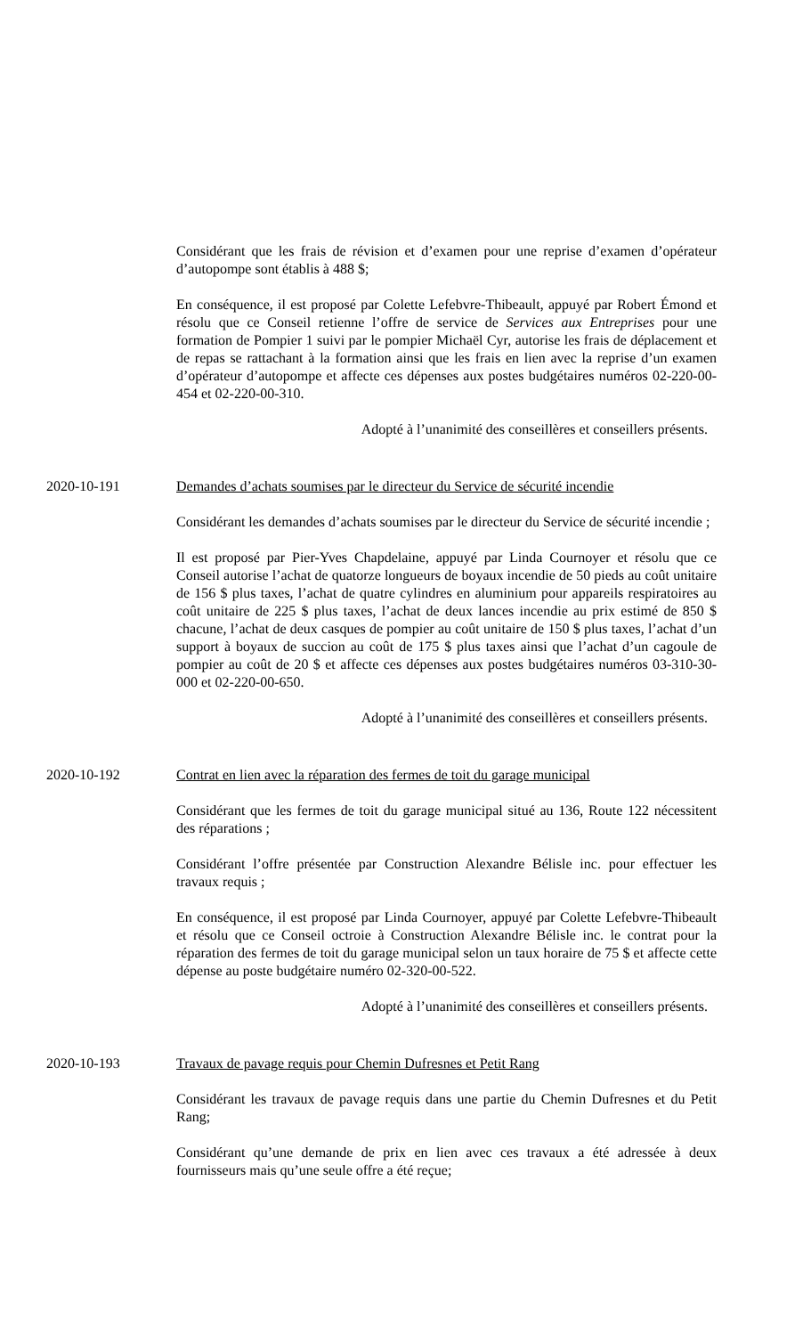Considérant que les frais de révision et d’examen pour une reprise d’examen d’opérateur d’autopompe sont établis à 488 $;
En conséquence, il est proposé par Colette Lefebvre-Thibeault, appuyé par Robert Émond et résolu que ce Conseil retienne l’offre de service de Services aux Entreprises pour une formation de Pompier 1 suivi par le pompier Michaël Cyr, autorise les frais de déplacement et de repas se rattachant à la formation ainsi que les frais en lien avec la reprise d’un examen d’opérateur d’autopompe et affecte ces dépenses aux postes budgétaires numéros 02-220-00-454 et 02-220-00-310.
Adopté à l’unanimité des conseillères et conseillers présents.
2020-10-191 Demandes d’achats soumises par le directeur du Service de sécurité incendie
Considérant les demandes d’achats soumises par le directeur du Service de sécurité incendie ;
Il est proposé par Pier-Yves Chapdelaine, appuyé par Linda Cournoyer et résolu que ce Conseil autorise l’achat de quatorze longueurs de boyaux incendie de 50 pieds au coût unitaire de 156 $ plus taxes, l’achat de quatre cylindres en aluminium pour appareils respiratoires au coût unitaire de 225 $ plus taxes, l’achat de deux lances incendie au prix estimé de 850 $ chacune, l’achat de deux casques de pompier au coût unitaire de 150 $ plus taxes, l’achat d’un support à boyaux de succion au coût de 175 $ plus taxes ainsi que l’achat d’un cagoule de pompier au coût de 20 $ et affecte ces dépenses aux postes budgétaires numéros 03-310-30-000 et 02-220-00-650.
Adopté à l’unanimité des conseillères et conseillers présents.
2020-10-192 Contrat en lien avec la réparation des fermes de toit du garage municipal
Considérant que les fermes de toit du garage municipal situé au 136, Route 122 nécessitent des réparations ;
Considérant l’offre présentée par Construction Alexandre Bélisle inc. pour effectuer les travaux requis ;
En conséquence, il est proposé par Linda Cournoyer, appuyé par Colette Lefebvre-Thibeault et résolu que ce Conseil octroie à Construction Alexandre Bélisle inc. le contrat pour la réparation des fermes de toit du garage municipal selon un taux horaire de 75 $ et affecte cette dépense au poste budgétaire numéro 02-320-00-522.
Adopté à l’unanimité des conseillères et conseillers présents.
2020-10-193 Travaux de pavage requis pour Chemin Dufresnes et Petit Rang
Considérant les travaux de pavage requis dans une partie du Chemin Dufresnes et du Petit Rang;
Considérant qu’une demande de prix en lien avec ces travaux a été adressée à deux fournisseurs mais qu’une seule offre a été reçue;